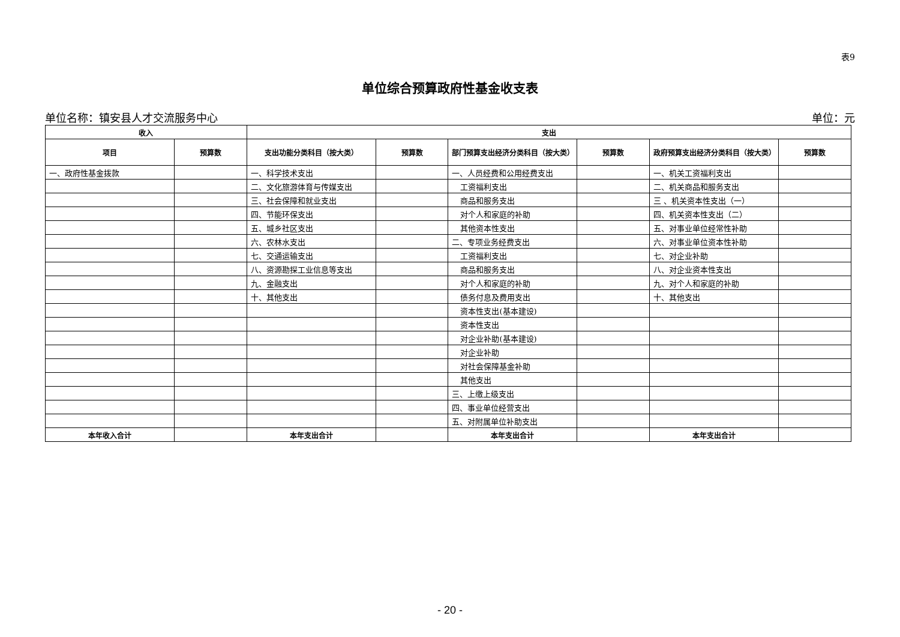表9
单位综合预算政府性基金收支表
单位名称：镇安县人才交流服务中心 单位：元
| 收入 | | 支出 | | | | | |
| --- | --- | --- | --- | --- | --- | --- | --- |
| 项目 | 预算数 | 支出功能分类科目（按大类） | 预算数 | 部门预算支出经济分类科目（按大类） | 预算数 | 政府预算支出经济分类科目（按大类） | 预算数 |
| 一、政府性基金拨款 | | 一、科学技术支出 | | 一、人员经费和公用经费支出 | | 一、机关工资福利支出 | |
| | | 二、文化旅游体育与传媒支出 | | 工资福利支出 | | 二、机关商品和服务支出 | |
| | | 三、社会保障和就业支出 | | 商品和服务支出 | | 三 、机关资本性支出（一） | |
| | | 四、节能环保支出 | | 对个人和家庭的补助 | | 四、机关资本性支出（二） | |
| | | 五、城乡社区支出 | | 其他资本性支出 | | 五、对事业单位经常性补助 | |
| | | 六、农林水支出 | | 二、专项业务经费支出 | | 六、对事业单位资本性补助 | |
| | | 七、交通运输支出 | | 工资福利支出 | | 七、对企业补助 | |
| | | 八、资源勘探工业信息等支出 | | 商品和服务支出 | | 八、对企业资本性支出 | |
| | | 九、金融支出 | | 对个人和家庭的补助 | | 九、对个人和家庭的补助 | |
| | | 十、其他支出 | | 债务付息及费用支出 | | 十、其他支出 | |
| | | | | 资本性支出(基本建设) | | | |
| | | | | 资本性支出 | | | |
| | | | | 对企业补助(基本建设) | | | |
| | | | | 对企业补助 | | | |
| | | | | 对社会保障基金补助 | | | |
| | | | | 其他支出 | | | |
| | | | | 三、上缴上级支出 | | | |
| | | | | 四、事业单位经营支出 | | | |
| | | | | 五、对附属单位补助支出 | | | |
| 本年收入合计 | | 本年支出合计 | | 本年支出合计 | | 本年支出合计 | |
- 20 -